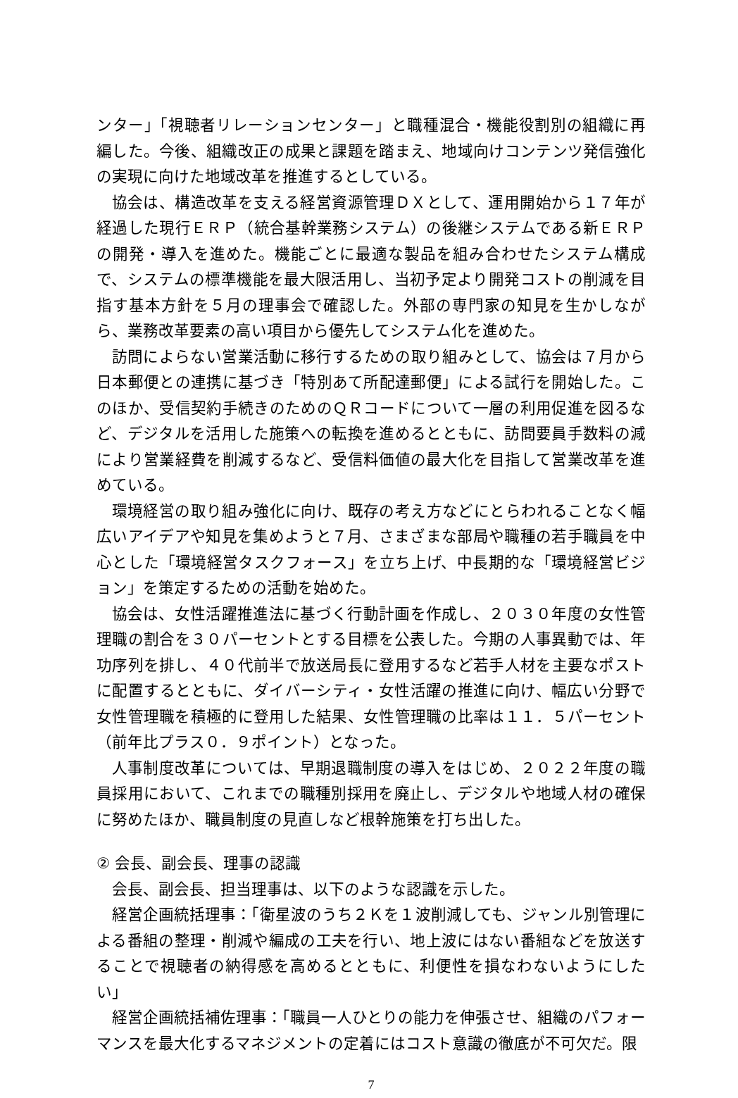ンター」「視聴者リレーションセンター」と職種混合・機能役割別の組織に再編した。今後、組織改正の成果と課題を踏まえ、地域向けコンテンツ発信強化の実現に向けた地域改革を推進するとしている。
協会は、構造改革を支える経営資源管理ＤＸとして、運用開始から１７年が経過した現行ＥＲＰ（統合基幹業務システム）の後継システムである新ＥＲＰの開発・導入を進めた。機能ごとに最適な製品を組み合わせたシステム構成で、システムの標準機能を最大限活用し、当初予定より開発コストの削減を目指す基本方針を５月の理事会で確認した。外部の専門家の知見を生かしながら、業務改革要素の高い項目から優先してシステム化を進めた。
訪問によらない営業活動に移行するための取り組みとして、協会は７月から日本郵便との連携に基づき「特別あて所配達郵便」による試行を開始した。このほか、受信契約手続きのためのＱＲコードについて一層の利用促進を図るなど、デジタルを活用した施策への転換を進めるとともに、訪問要員手数料の減により営業経費を削減するなど、受信料価値の最大化を目指して営業改革を進めている。
環境経営の取り組み強化に向け、既存の考え方などにとらわれることなく幅広いアイデアや知見を集めようと７月、さまざまな部局や職種の若手職員を中心とした「環境経営タスクフォース」を立ち上げ、中長期的な「環境経営ビジョン」を策定するための活動を始めた。
協会は、女性活躍推進法に基づく行動計画を作成し、２０３０年度の女性管理職の割合を３０パーセントとする目標を公表した。今期の人事異動では、年功序列を排し、４０代前半で放送局長に登用するなど若手人材を主要なポストに配置するとともに、ダイバーシティ・女性活躍の推進に向け、幅広い分野で女性管理職を積極的に登用した結果、女性管理職の比率は１１．５パーセント（前年比プラス０．９ポイント）となった。
人事制度改革については、早期退職制度の導入をはじめ、２０２２年度の職員採用において、これまでの職種別採用を廃止し、デジタルや地域人材の確保に努めたほか、職員制度の見直しなど根幹施策を打ち出した。
② 会長、副会長、理事の認識
会長、副会長、担当理事は、以下のような認識を示した。
経営企画統括理事：「衛星波のうち２Ｋを１波削減しても、ジャンル別管理による番組の整理・削減や編成の工夫を行い、地上波にはない番組などを放送することで視聴者の納得感を高めるとともに、利便性を損なわないようにしたい」
経営企画統括補佐理事：「職員一人ひとりの能力を伸張させ、組織のパフォーマンスを最大化するマネジメントの定着にはコスト意識の徹底が不可欠だ。限
7